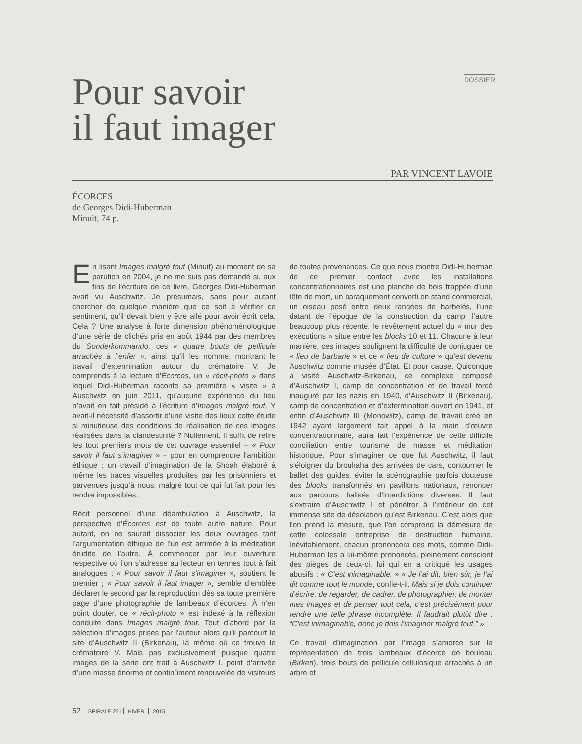DOSSIER
Pour savoir
il faut imager
PAR VINCENT LAVOIE
ÉCORCES
de Georges Didi-Huberman
Minuit, 74 p.
En lisant Images malgré tout (Minuit) au moment de sa parution en 2004, je ne me suis pas demandé si, aux fins de l’écriture de ce livre, Georges Didi-Huberman avait vu Auschwitz. Je présumais, sans pour autant chercher de quelque manière que ce soit à vérifier ce sentiment, qu’il devait bien y être allé pour avoir écrit cela. Cela ? Une analyse à forte dimension phénoménologique d’une série de clichés pris en août 1944 par des membres du Sonderkommando, ces « quatre bouts de pellicule arrachés à l’enfer », ainsi qu’il les nomme, montrant le travail d’extermination autour du crématoire V. Je comprends à la lecture d’Écorces, un « récit-photo » dans lequel Didi-Huberman raconte sa première « visite » à Auschwitz en juin 2011, qu’aucune expérience du lieu n’avait en fait présidé à l’écriture d’Images malgré tout. Y avait-il nécessité d’assortir d’une visite des lieux cette étude si minutieuse des conditions de réalisation de ces images réalisées dans la clandestinité ? Nullement. Il suffit de relire les tout premiers mots de cet ouvrage essentiel – « Pour savoir il faut s’imaginer » – pour en comprendre l’ambition éthique : un travail d’imagination de la Shoah élaboré à même les traces visuelles produites par les prisonniers et parvenues jusqu’à nous, malgré tout ce qui fut fait pour les rendre impossibles.
Récit personnel d’une déambulation à Auschwitz, la perspective d’Écorces est de toute autre nature. Pour autant, on ne saurait dissocier les deux ouvrages tant l’argumentation éthique de l’un est arrimée à la méditation érudite de l’autre. À commencer par leur ouverture respective où l’on s’adresse au lecteur en termes tout à fait analogues : « Pour savoir il faut s’imaginer », soutient le premier ; « Pour savoir il faut imager », semble d’emblée déclarer le second par la reproduction dès sa toute première page d’une photographie de lambeaux d’écorces. À n’en point douter, ce « récit-photo » est indexé à la réflexion conduite dans Images malgré tout. Tout d’abord par la sélection d’images prises par l’auteur alors qu’il parcourt le site d’Auschwitz II (Birkenau), là même où ce trouve le crématoire V. Mais pas exclusivement puisque quatre images de la série ont trait à Auschwitz I, point d’arrivée d’une masse énorme et continûment renouvelée de visiteurs de toutes provenances. Ce que nous montre Didi-Huberman de ce premier contact avec les installations concentrationnaires est une planche de bois frappée d’une tête de mort, un baraquement converti en stand commercial, un oiseau posé entre deux rangées de barbelés, l’une datant de l’époque de la construction du camp, l’autre beaucoup plus récente, le revêtement actuel du « mur des exécutions » situé entre les blocks 10 et 11. Chacune à leur manière, ces images soulignent la difficulté de conjuguer ce « lieu de barbarie » et ce « lieu de culture » qu’est devenu Auschwitz comme musée d’État. Et pour cause. Quiconque a visité Auschwitz-Birkenau, ce complexe composé d’Auschwitz I, camp de concentration et de travail forcé inauguré par les nazis en 1940, d’Auschwitz II (Birkenau), camp de concentration et d’extermination ouvert en 1941, et enfin d’Auschwitz III (Monowitz), camp de travail créé en 1942 ayant largement fait appel à la main d’œuvre concentrationnaire, aura fait l’expérience de cette difficile conciliation entre tourisme de masse et méditation historique. Pour s’imaginer ce que fut Auschwitz, il faut s’éloigner du brouhaha des arrivées de cars, contourner le ballet des guides, éviter la scénographie parfois douteuse des blocks transformés en pavillons nationaux, renoncer aux parcours balisés d’interdictions diverses. Il faut s’extraire d’Auschwitz I et pénétrer à l’intérieur de cet immense site de désolation qu’est Birkenau. C’est alors que l’on prend la mesure, que l’on comprend la démesure de cette colossale entreprise de destruction humaine. Inévitablement, chacun prononcera ces mots, comme Didi-Huberman les a lui-même prononcés, pleinement conscient des pièges de ceux-ci, lui qui en a critiqué les usages abusifs : « C’est inimaginable. » « Je l’ai dit, bien sûr, je l’ai dit comme tout le monde, confie-t-il. Mais si je dois continuer d’écrire, de regarder, de cadrer, de photographier, de monter mes images et de penser tout cela, c’est précisément pour rendre une telle phrase incomplète. Il faudrait plutôt dire : “C’est inimaginable, donc je dois l’imaginer malgré tout.” »
Ce travail d’imagination par l’image s’amorce sur la représentation de trois lambeaux d’écorce de bouleau (Birken), trois bouts de pellicule cellulosique arrachés à un arbre et
52 SPIRALE 251 HIVER 2015